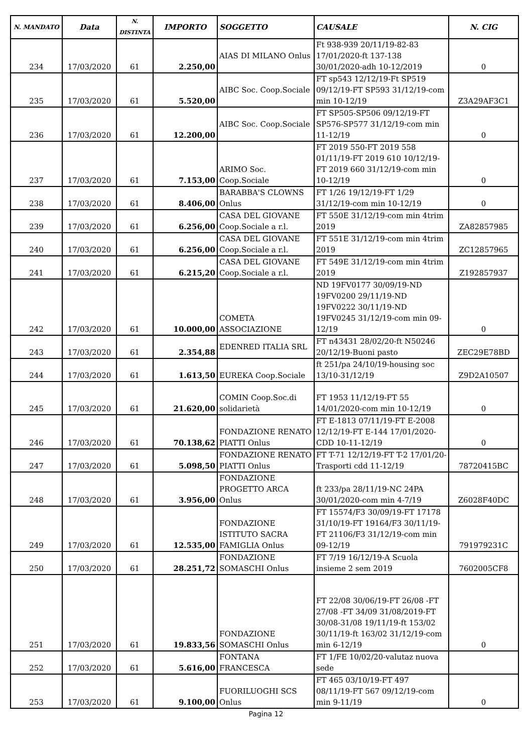| N. MANDATO | Data | N. DISTINTA | IMPORTO | SOGGETTO | CAUSALE | N. CIG |
| --- | --- | --- | --- | --- | --- | --- |
| 234 | 17/03/2020 | 61 | 2.250,00 | AIAS DI MILANO Onlus | Ft 938-939 20/11/19-82-83 17/01/2020-ft 137-138 30/01/2020-adh 10-12/2019 | 0 |
| 235 | 17/03/2020 | 61 | 5.520,00 | AIBC Soc. Coop.Sociale | FT sp543 12/12/19-Ft SP519 09/12/19-FT SP593 31/12/19-com min 10-12/19 | Z3A29AF3C1 |
| 236 | 17/03/2020 | 61 | 12.200,00 | AIBC Soc. Coop.Sociale | FT SP505-SP506 09/12/19-FT SP576-SP577 31/12/19-com min 11-12/19 | 0 |
| 237 | 17/03/2020 | 61 | 7.153,00 | ARIMO Soc. Coop.Sociale | FT 2019 550-FT 2019 558 01/11/19-FT 2019 610 10/12/19-FT 2019 660 31/12/19-com min 10-12/19 | 0 |
| 238 | 17/03/2020 | 61 | 8.406,00 | BARABBA'S CLOWNS Onlus | FT 1/26 19/12/19-FT 1/29 31/12/19-com min 10-12/19 | 0 |
| 239 | 17/03/2020 | 61 | 6.256,00 | CASA DEL GIOVANE Coop.Sociale a r.l. | FT 550E 31/12/19-com min 4trim 2019 | ZA82857985 |
| 240 | 17/03/2020 | 61 | 6.256,00 | CASA DEL GIOVANE Coop.Sociale a r.l. | FT 551E 31/12/19-com min 4trim 2019 | ZC12857965 |
| 241 | 17/03/2020 | 61 | 6.215,20 | CASA DEL GIOVANE Coop.Sociale a r.l. | FT 549E 31/12/19-com min 4trim 2019 | Z192857937 |
| 242 | 17/03/2020 | 61 | 10.000,00 | COMETA ASSOCIAZIONE | ND 19FV0177 30/09/19-ND 19FV0200 29/11/19-ND 19FV0222 30/11/19-ND 19FV0245 31/12/19-com min 09-12/19 | 0 |
| 243 | 17/03/2020 | 61 | 2.354,88 | EDENRED ITALIA SRL | FT n43431 28/02/20-ft N50246 20/12/19-Buoni pasto | ZEC29E78BD |
| 244 | 17/03/2020 | 61 | 1.613,50 | EUREKA Coop.Sociale | ft 251/pa 24/10/19-housing soc 13/10-31/12/19 | Z9D2A10507 |
| 245 | 17/03/2020 | 61 | 21.620,00 | COMIN Coop.Soc.di solidarietà | FT 1953 11/12/19-FT 55 14/01/2020-com min 10-12/19 | 0 |
| 246 | 17/03/2020 | 61 | 70.138,62 | FONDAZIONE RENATO PIATTI Onlus | FT E-1813 07/11/19-FT E-2008 12/12/19-FT E-144 17/01/2020-CDD 10-11-12/19 | 0 |
| 247 | 17/03/2020 | 61 | 5.098,50 | FONDAZIONE RENATO PIATTI Onlus | FT T-71 12/12/19-FT T-2 17/01/20-Trasporti cdd 11-12/19 | 78720415BC |
| 248 | 17/03/2020 | 61 | 3.956,00 | FONDAZIONE PROGETTO ARCA Onlus | ft 233/pa 28/11/19-NC 24PA 30/01/2020-com min 4-7/19 | Z6028F40DC |
| 249 | 17/03/2020 | 61 | 12.535,00 | FONDAZIONE ISTITUTO SACRA FAMIGLIA Onlus | FT 15574/F3 30/09/19-FT 17178 31/10/19-FT 19164/F3 30/11/19-FT 21106/F3 31/12/19-com min 09-12/19 | 791979231C |
| 250 | 17/03/2020 | 61 | 28.251,72 | FONDAZIONE SOMASCHI Onlus | FT 7/19 16/12/19-A Scuola insieme 2 sem 2019 | 7602005CF8 |
| 251 | 17/03/2020 | 61 | 19.833,56 | FONDAZIONE SOMASCHI Onlus | FT 22/08 30/06/19-FT 26/08 -FT 27/08 -FT 34/09 31/08/2019-FT 30/08-31/08 19/11/19-ft 153/02 30/11/19-ft 163/02 31/12/19-com min 6-12/19 | 0 |
| 252 | 17/03/2020 | 61 | 5.616,00 | FONTANA FRANCESCA | FT 1/FE 10/02/20-valutaz nuova sede | |
| 253 | 17/03/2020 | 61 | 9.100,00 | FUORILUOGHI SCS Onlus | FT 465 03/10/19-FT 497 08/11/19-FT 567 09/12/19-com min 9-11/19 | 0 |
Pagina 12